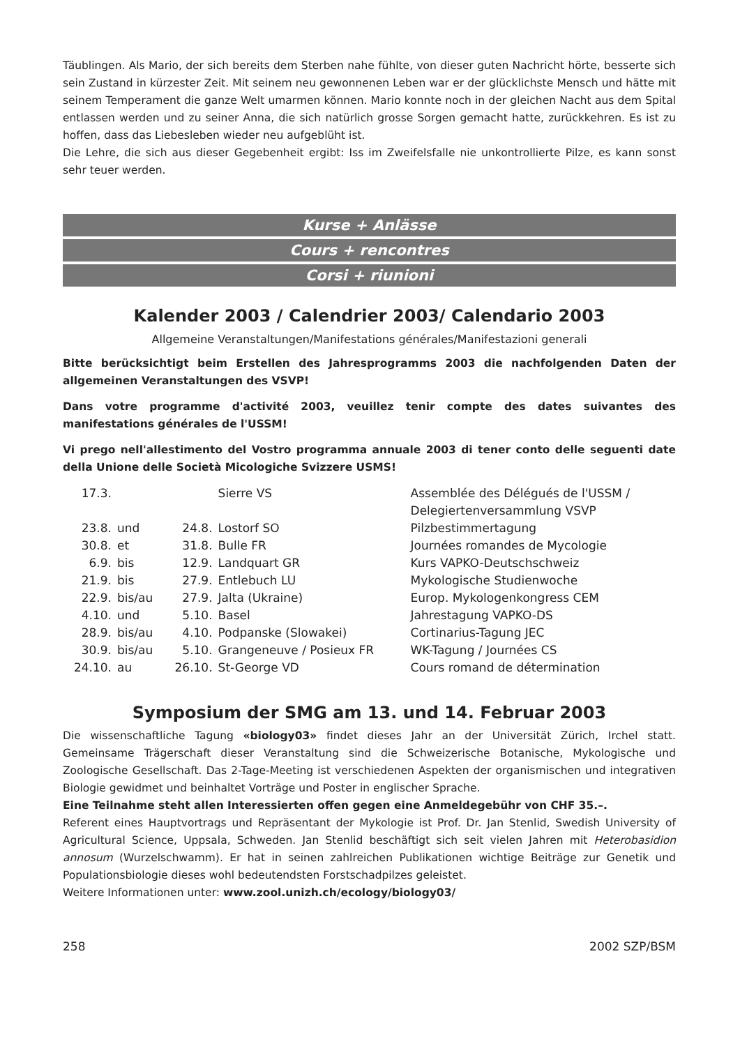Täublingen. Als Mario, der sich bereits dem Sterben nahe fühlte, von dieser guten Nachricht hörte, besserte sich sein Zustand in kürzester Zeit. Mit seinem neu gewonnenen Leben war er der glücklichste Mensch und hätte mit seinem Temperament die ganze Welt umarmen können. Mario konnte noch in der gleichen Nacht aus dem Spital entlassen werden und zu seiner Anna, die sich natürlich grosse Sorgen gemacht hatte, zurückkehren. Es ist zu hoffen, dass das Liebesleben wieder neu aufgeblüht ist.
Die Lehre, die sich aus dieser Gegebenheit ergibt: Iss im Zweifelsfalle nie unkontrollierte Pilze, es kann sonst sehr teuer werden.
Kurse + Anlässe
Cours + rencontres
Corsi + riunioni
Kalender 2003 / Calendrier 2003/ Calendario 2003
Allgemeine Veranstaltungen/Manifestations générales/Manifestazioni generali
Bitte berücksichtigt beim Erstellen des Jahresprogramms 2003 die nachfolgenden Daten der allgemeinen Veranstaltungen des VSVP!
Dans votre programme d'activité 2003, veuillez tenir compte des dates suivantes des manifestations générales de l'USSM!
Vi prego nell'allestimento del Vostro programma annuale 2003 di tener conto delle seguenti date della Unione delle Società Micologiche Svizzere USMS!
| 17.3. | | | Sierre VS | Assemblée des Délégués de l'USSM / Delegiertenversammlung VSVP |
| 23.8. | und | 24.8. | Lostorf SO | Pilzbestimmertagung |
| 30.8. | et | 31.8. | Bulle FR | Journées romandes de Mycologie |
| 6.9. | bis | 12.9. | Landquart GR | Kurs VAPKO-Deutschschweiz |
| 21.9. | bis | 27.9. | Entlebuch LU | Mykologische Studienwoche |
| 22.9. | bis/au | 27.9. | Jalta (Ukraine) | Europ. Mykologenkongress CEM |
| 4.10. | und | 5.10. | Basel | Jahrestagung VAPKO-DS |
| 28.9. | bis/au | 4.10. | Podpanske (Slowakei) | Cortinarius-Tagung JEC |
| 30.9. | bis/au | 5.10. | Grangeneuve / Posieux FR | WK-Tagung / Journées CS |
| 24.10. | au | 26.10. | St-George VD | Cours romand de détermination |
Symposium der SMG am 13. und 14. Februar 2003
Die wissenschaftliche Tagung «biology03» findet dieses Jahr an der Universität Zürich, Irchel statt. Gemeinsame Trägerschaft dieser Veranstaltung sind die Schweizerische Botanische, Mykologische und Zoologische Gesellschaft. Das 2-Tage-Meeting ist verschiedenen Aspekten der organismischen und integrativen Biologie gewidmet und beinhaltet Vorträge und Poster in englischer Sprache.
Eine Teilnahme steht allen Interessierten offen gegen eine Anmeldegebühr von CHF 35.–.
Referent eines Hauptvortrags und Repräsentant der Mykologie ist Prof. Dr. Jan Stenlid, Swedish University of Agricultural Science, Uppsala, Schweden. Jan Stenlid beschäftigt sich seit vielen Jahren mit Heterobasidion annosum (Wurzelschwamm). Er hat in seinen zahlreichen Publikationen wichtige Beiträge zur Genetik und Populationsbiologie dieses wohl bedeutendsten Forstschadpilzes geleistet.
Weitere Informationen unter: www.zool.unizh.ch/ecology/biology03/
258 2002 SZP/BSM